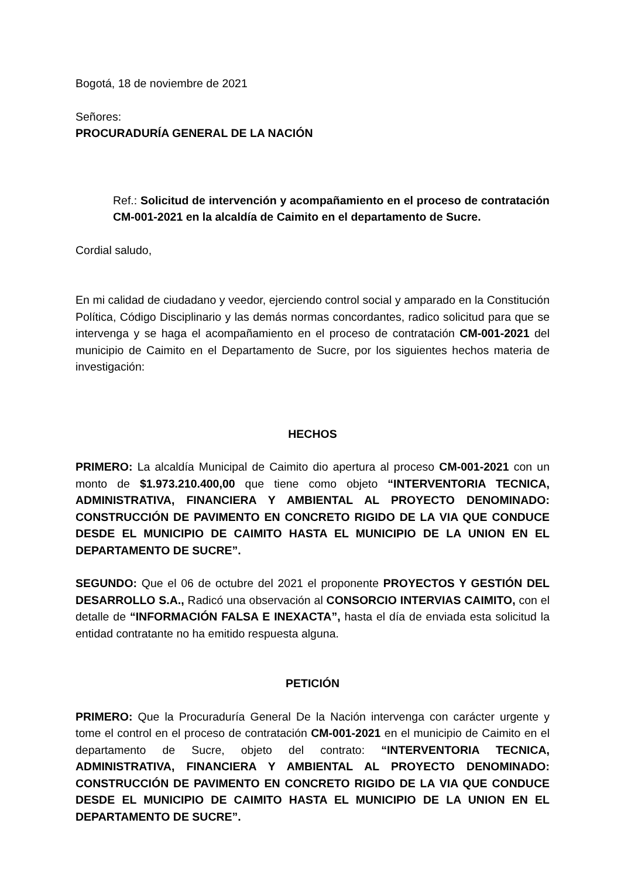Bogotá, 18 de noviembre de 2021
Señores:
PROCURADURÍA GENERAL DE LA NACIÓN
Ref.: Solicitud de intervención y acompañamiento en el proceso de contratación CM-001-2021 en la alcaldía de Caimito en el departamento de Sucre.
Cordial saludo,
En mi calidad de ciudadano y veedor, ejerciendo control social y amparado en la Constitución Política, Código Disciplinario y las demás normas concordantes, radico solicitud para que se intervenga y se haga el acompañamiento en el proceso de contratación CM-001-2021 del municipio de Caimito en el Departamento de Sucre, por los siguientes hechos materia de investigación:
HECHOS
PRIMERO: La alcaldía Municipal de Caimito dio apertura al proceso CM-001-2021 con un monto de $1.973.210.400,00 que tiene como objeto “INTERVENTORIA TECNICA, ADMINISTRATIVA, FINANCIERA Y AMBIENTAL AL PROYECTO DENOMINADO: CONSTRUCCIÓN DE PAVIMENTO EN CONCRETO RIGIDO DE LA VIA QUE CONDUCE DESDE EL MUNICIPIO DE CAIMITO HASTA EL MUNICIPIO DE LA UNION EN EL DEPARTAMENTO DE SUCRE”.
SEGUNDO: Que el 06 de octubre del 2021 el proponente PROYECTOS Y GESTIÓN DEL DESARROLLO S.A., Radicó una observación al CONSORCIO INTERVIAS CAIMITO, con el detalle de “INFORMACIÓN FALSA E INEXACTA”, hasta el día de enviada esta solicitud la entidad contratante no ha emitido respuesta alguna.
PETICIÓN
PRIMERO: Que la Procuraduría General De la Nación intervenga con carácter urgente y tome el control en el proceso de contratación CM-001-2021 en el municipio de Caimito en el departamento de Sucre, objeto del contrato: “INTERVENTORIA TECNICA, ADMINISTRATIVA, FINANCIERA Y AMBIENTAL AL PROYECTO DENOMINADO: CONSTRUCCIÓN DE PAVIMENTO EN CONCRETO RIGIDO DE LA VIA QUE CONDUCE DESDE EL MUNICIPIO DE CAIMITO HASTA EL MUNICIPIO DE LA UNION EN EL DEPARTAMENTO DE SUCRE”.